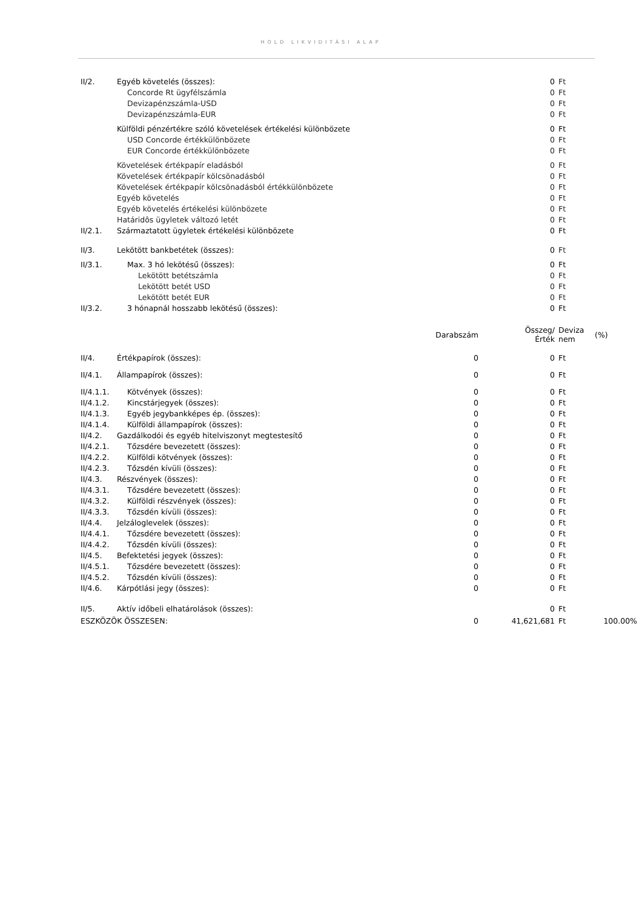HOLD LIKVIDITÁSI ALAP
| II/2. | Egyéb követelés (összes): | | 0 | Ft | |
| | Concorde Rt ügyfélszámla | | 0 | Ft | |
| | Devizapénzszámla-USD | | 0 | Ft | |
| | Devizapénzszámla-EUR | | 0 | Ft | |
| | Külföldi pénzértékre szóló követelések értékelési különbözete | | 0 | Ft | |
| | USD Concorde értékkülönbözete | | 0 | Ft | |
| | EUR Concorde értékkülönbözete | | 0 | Ft | |
| | Követelések értékpapír eladásból | | 0 | Ft | |
| | Követelések értékpapír kölcsönadásból | | 0 | Ft | |
| | Követelések értékpapír kölcsönadásból értékkülönbözete | | 0 | Ft | |
| | Egyéb követelés | | 0 | Ft | |
| | Egyéb követelés értékelési különbözete | | 0 | Ft | |
| | Határidôs ügyletek változó letét | | 0 | Ft | |
| II/2.1. | Származtatott ügyletek értékelési különbözete | | 0 | Ft | |
| II/3. | Lekötött bankbetétek (összes): | | 0 | Ft | |
| II/3.1. | Max. 3 hó lekötésű (összes): | | 0 | Ft | |
| | Lekötött betétszámla | | 0 | Ft | |
| | Lekötött betét USD | | 0 | Ft | |
| | Lekötött betét EUR | | 0 | Ft | |
| II/3.2. | 3 hónapnál hosszabb lekötésű (összes): | | 0 | Ft | |
| | | Darabszám | Összeg/ Érték | Deviza nem | (%) |
| II/4. | Értékpapírok (összes): | 0 | 0 | Ft | |
| II/4.1. | Állampapírok (összes): | 0 | 0 | Ft | |
| II/4.1.1. | Kötvények (összes): | 0 | 0 | Ft | |
| II/4.1.2. | Kincstárjegyek (összes): | 0 | 0 | Ft | |
| II/4.1.3. | Egyéb jegybankképes ép. (összes): | 0 | 0 | Ft | |
| II/4.1.4. | Külföldi állampapírok (összes): | 0 | 0 | Ft | |
| II/4.2. | Gazdálkodói és egyéb hitelviszonyt megtestesítő | 0 | 0 | Ft | |
| II/4.2.1. | Tőzsdére bevezetett (összes): | 0 | 0 | Ft | |
| II/4.2.2. | Külföldi kötvények (összes): | 0 | 0 | Ft | |
| II/4.2.3. | Tőzsdén kívüli (összes): | 0 | 0 | Ft | |
| II/4.3. | Részvények (összes): | 0 | 0 | Ft | |
| II/4.3.1. | Tőzsdére bevezetett (összes): | 0 | 0 | Ft | |
| II/4.3.2. | Külföldi részvények (összes): | 0 | 0 | Ft | |
| II/4.3.3. | Tőzsdén kívüli (összes): | 0 | 0 | Ft | |
| II/4.4. | Jelzáloglevelek (összes): | 0 | 0 | Ft | |
| II/4.4.1. | Tőzsdére bevezetett (összes): | 0 | 0 | Ft | |
| II/4.4.2. | Tőzsdén kívüli (összes): | 0 | 0 | Ft | |
| II/4.5. | Befektetési jegyek (összes): | 0 | 0 | Ft | |
| II/4.5.1. | Tőzsdére bevezetett (összes): | 0 | 0 | Ft | |
| II/4.5.2. | Tőzsdén kívüli (összes): | 0 | 0 | Ft | |
| II/4.6. | Kárpótlási jegy (összes): | 0 | 0 | Ft | |
| II/5. | Aktív időbeli elhatárolások (összes): | | 0 | Ft | |
| ESZKÖZÖK ÖSSZESEN: | | 0 | 41,621,681 | Ft | 100.00% |